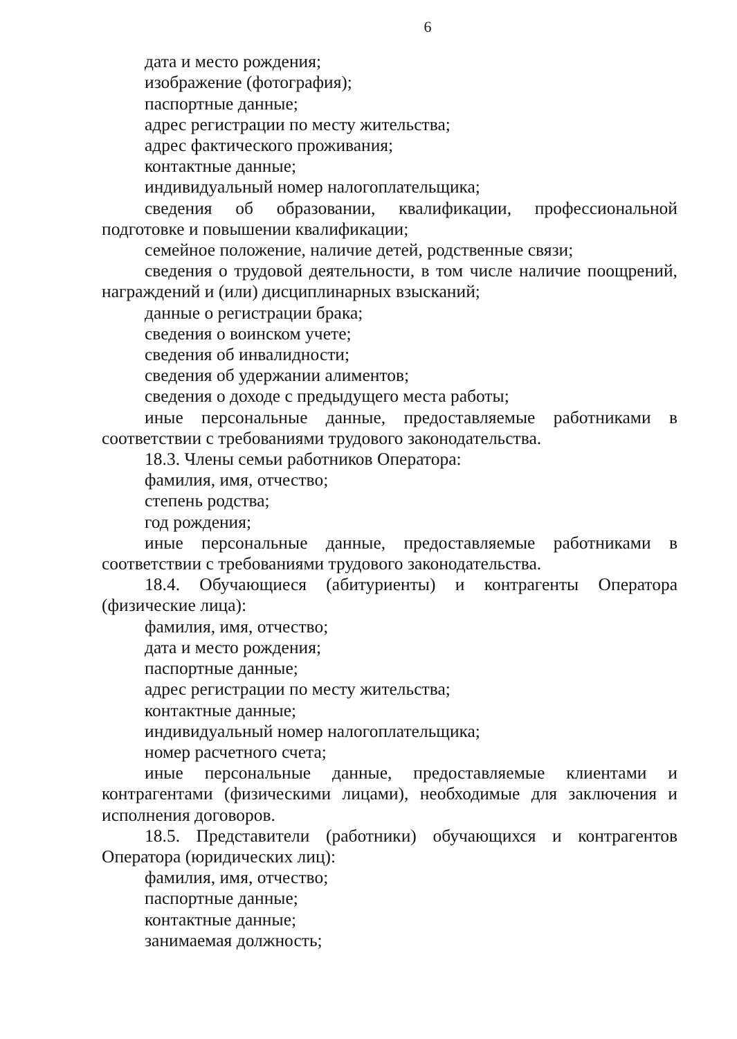6
дата и место рождения;
изображение (фотография);
паспортные данные;
адрес регистрации по месту жительства;
адрес фактического проживания;
контактные данные;
индивидуальный номер налогоплательщика;
сведения об образовании, квалификации, профессиональной подготовке и повышении квалификации;
семейное положение, наличие детей, родственные связи;
сведения о трудовой деятельности, в том числе наличие поощрений, награждений и (или) дисциплинарных взысканий;
данные о регистрации брака;
сведения о воинском учете;
сведения об инвалидности;
сведения об удержании алиментов;
сведения о доходе с предыдущего места работы;
иные персональные данные, предоставляемые работниками в соответствии с требованиями трудового законодательства.
18.3. Члены семьи работников Оператора:
фамилия, имя, отчество;
степень родства;
год рождения;
иные персональные данные, предоставляемые работниками в соответствии с требованиями трудового законодательства.
18.4. Обучающиеся (абитуриенты) и контрагенты Оператора (физические лица):
фамилия, имя, отчество;
дата и место рождения;
паспортные данные;
адрес регистрации по месту жительства;
контактные данные;
индивидуальный номер налогоплательщика;
номер расчетного счета;
иные персональные данные, предоставляемые клиентами и контрагентами (физическими лицами), необходимые для заключения и исполнения договоров.
18.5. Представители (работники) обучающихся и контрагентов Оператора (юридических лиц):
фамилия, имя, отчество;
паспортные данные;
контактные данные;
занимаемая должность;